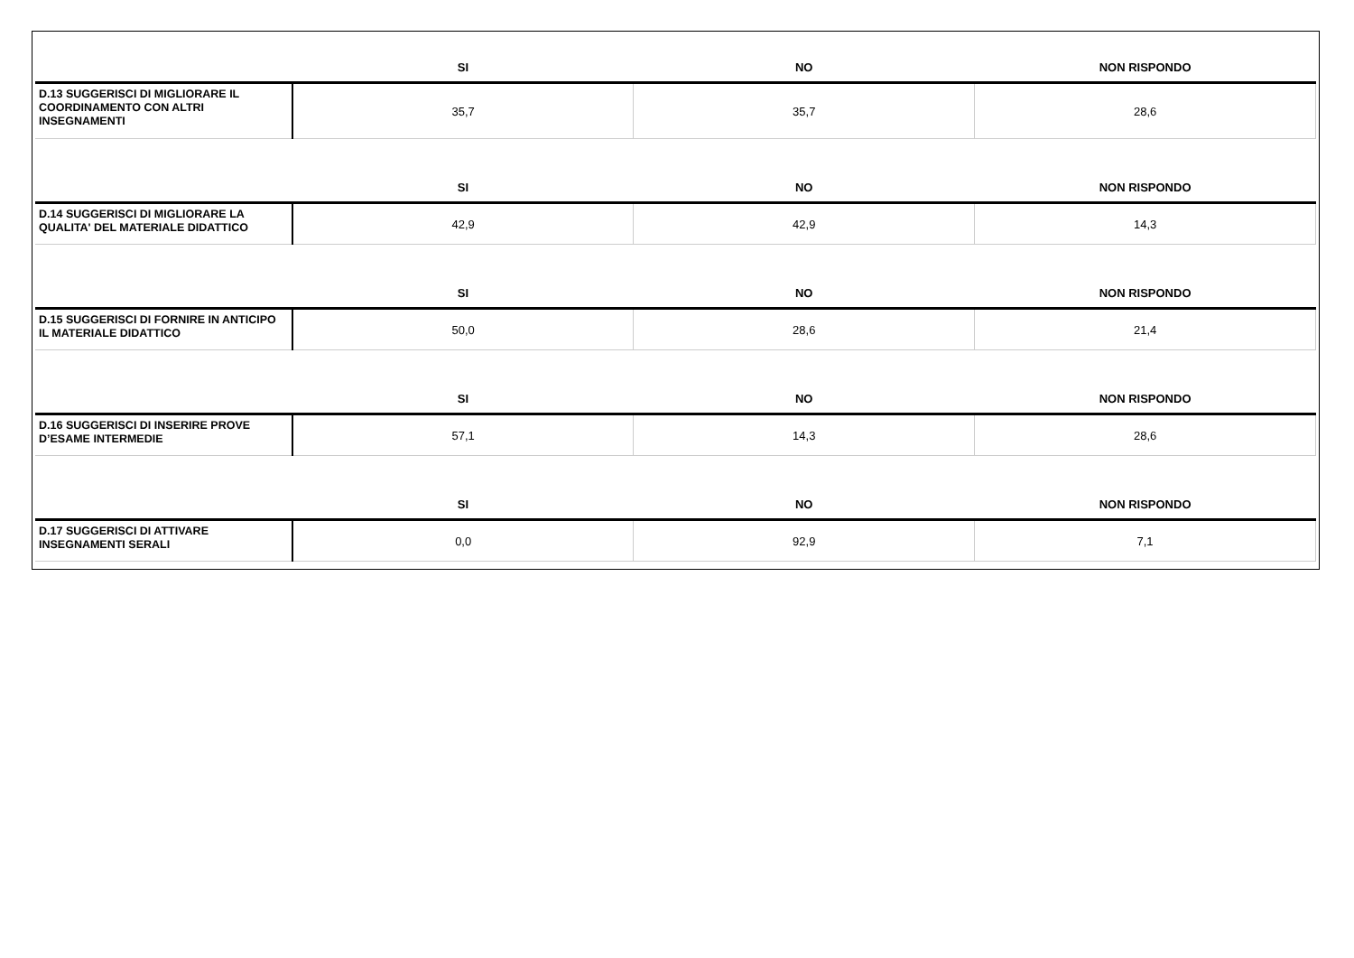| | SI | NO | NON RISPONDO |
| --- | --- | --- | --- |
| D.13 SUGGERISCI DI MIGLIORARE IL COORDINAMENTO CON ALTRI INSEGNAMENTI | 35,7 | 35,7 | 28,6 |
| | SI | NO | NON RISPONDO |
| D.14 SUGGERISCI DI MIGLIORARE LA QUALITA' DEL MATERIALE DIDATTICO | 42,9 | 42,9 | 14,3 |
| | SI | NO | NON RISPONDO |
| D.15 SUGGERISCI DI FORNIRE IN ANTICIPO IL MATERIALE DIDATTICO | 50,0 | 28,6 | 21,4 |
| | SI | NO | NON RISPONDO |
| D.16 SUGGERISCI DI INSERIRE PROVE D’ESAME INTERMEDIE | 57,1 | 14,3 | 28,6 |
| | SI | NO | NON RISPONDO |
| D.17 SUGGERISCI DI ATTIVARE INSEGNAMENTI SERALI | 0,0 | 92,9 | 7,1 |